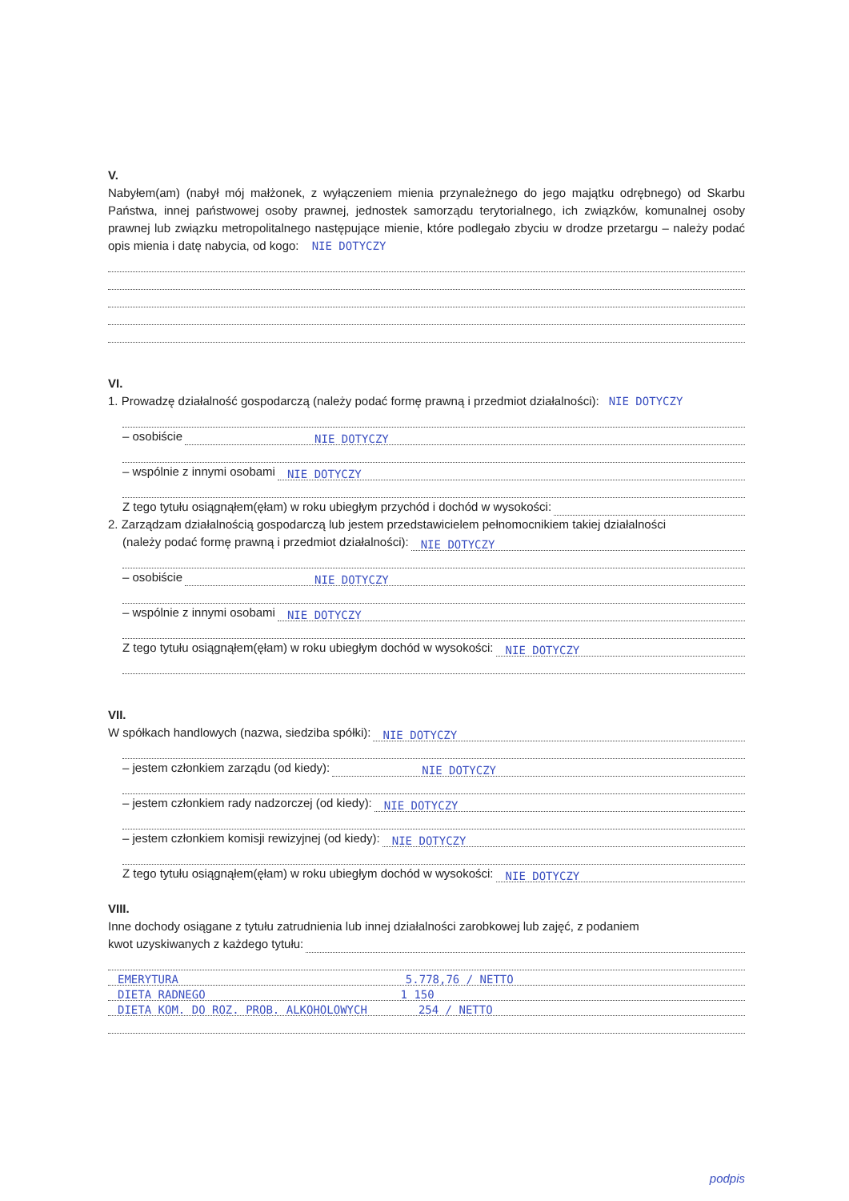V.
Nabyłem(am) (nabył mój małżonek, z wyłączeniem mienia przynależnego do jego majątku odrębnego) od Skarbu Państwa, innej państwowej osoby prawnej, jednostek samorządu terytorialnego, ich związków, komunalnej osoby prawnej lub związku metropolitalnego następujące mienie, które podlegało zbyciu w drodze przetargu – należy podać opis mienia i datę nabycia, od kogo: NIE DOTYCZY
VI.
1. Prowadzę działalność gospodarczą (należy podać formę prawną i przedmiot działalności): NIE DOTYCZY
– osobiście NIE DOTYCZY
– wspólnie z innymi osobami NIE DOTYCZY
Z tego tytułu osiągnąłem(ęłam) w roku ubiegłym przychód i dochód w wysokości:
2. Zarządzam działalnością gospodarczą lub jestem przedstawicielem pełnomocnikiem takiej działalności
(należy podać formę prawną i przedmiot działalności): NIE DOTYCZY
– osobiście NIE DOTYCZY
– wspólnie z innymi osobami NIE DOTYCZY
Z tego tytułu osiągnąłem(ęłam) w roku ubiegłym dochód w wysokości: NIE DOTYCZY
VII.
W spółkach handlowych (nazwa, siedziba spółki): NIE DOTYCZY
– jestem członkiem zarządu (od kiedy): NIE DOTYCZY
– jestem członkiem rady nadzorczej (od kiedy): NIE DOTYCZY
– jestem członkiem komisji rewizyjnej (od kiedy): NIE DOTYCZY
Z tego tytułu osiągnąłem(ęłam) w roku ubiegłym dochód w wysokości: NIE DOTYCZY
VIII.
Inne dochody osiągane z tytułu zatrudnienia lub innej działalności zarobkowej lub zajęć, z podaniem
kwot uzyskiwanych z każdego tytułu:
EMERYTURA 5.778,76 / NETTO
DIETA RADNEGO 1 150
DIETA KOM. DO ROZ. PROB. ALKOHOLOWYCH 254 / NETTO
podpis